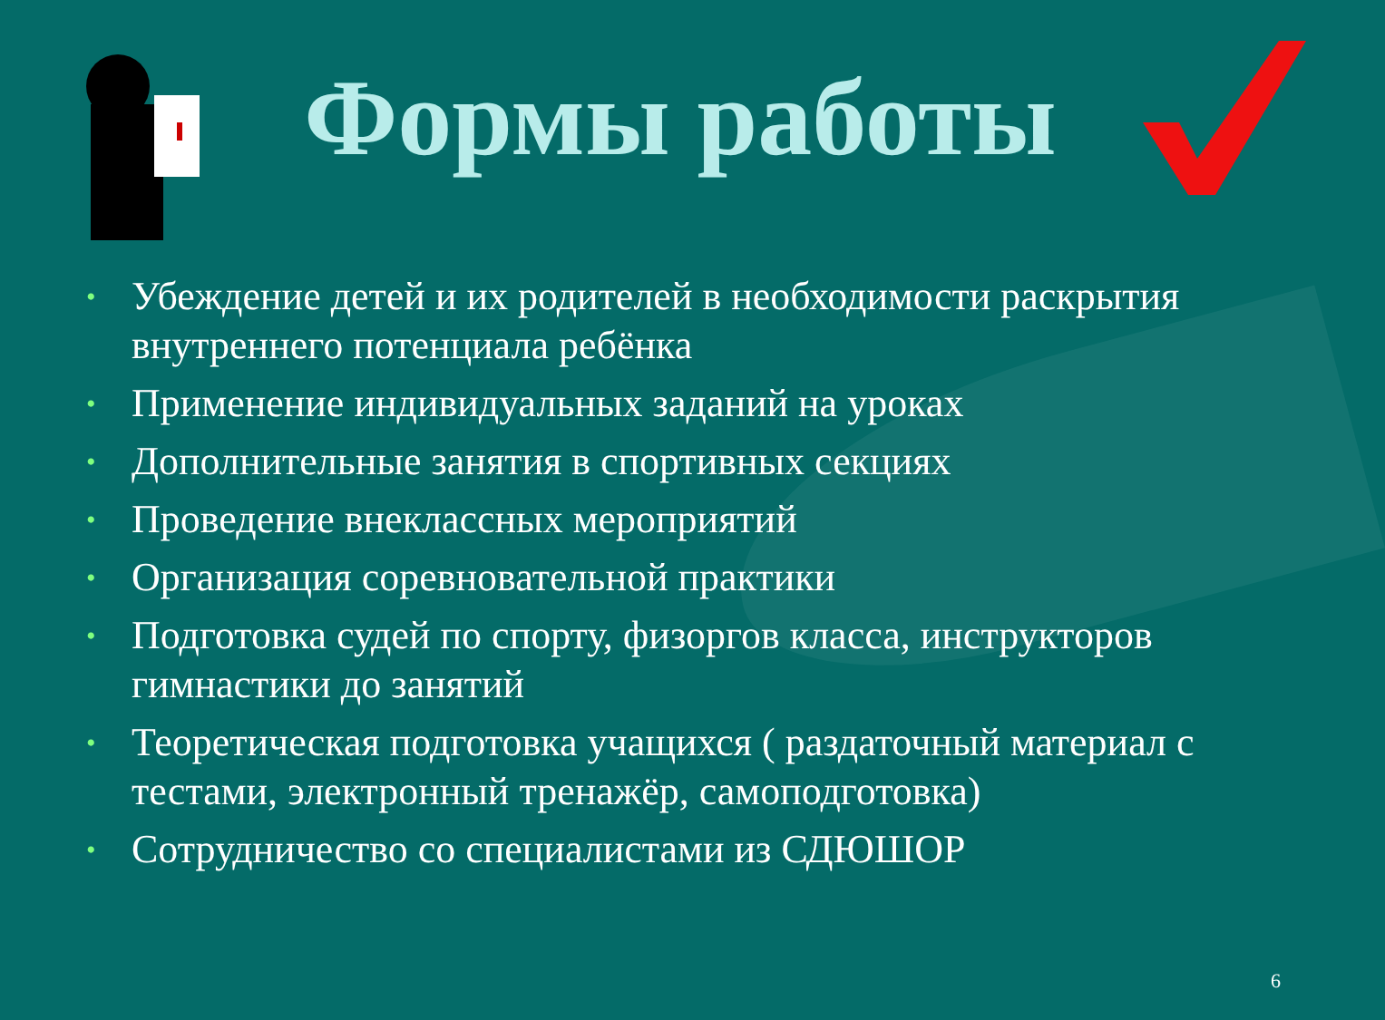Формы работы
• Убеждение детей и их родителей в необходимости раскрытия внутреннего потенциала ребёнка
• Применение индивидуальных заданий на уроках
• Дополнительные занятия в спортивных секциях
• Проведение внеклассных мероприятий
• Организация соревновательной практики
• Подготовка судей по спорту, физоргов класса, инструкторов гимнастики до занятий
• Теоретическая подготовка учащихся ( раздаточный материал с тестами, электронный тренажёр, самоподготовка)
• Сотрудничество со специалистами из СДЮШОР
6